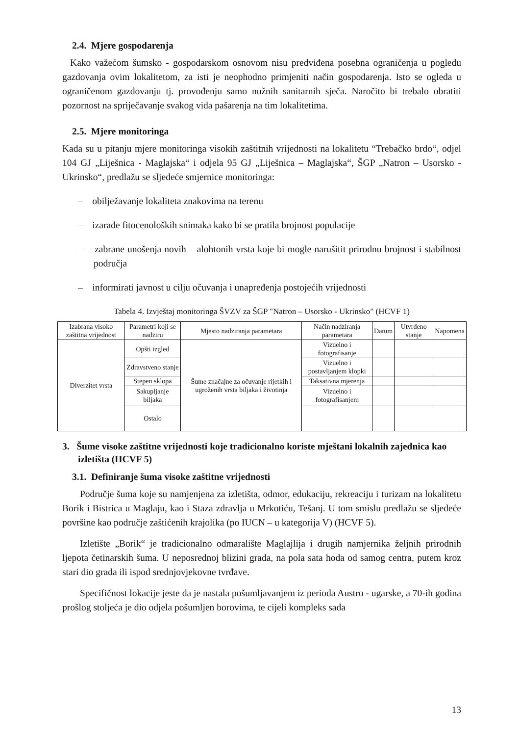2.4. Mjere gospodarenja
Kako važećom šumsko - gospodarskom osnovom nisu predviđena posebna ograničenja u pogledu gazdovanja ovim lokalitetom, za isti je neophodno primjeniti način gospodarenja. Isto se ogleda u ograničenom gazdovanju tj. provođenju samo nužnih sanitarnih sječa. Naročito bi trebalo obratiti pozornost na spriječavanje svakog vida pašarenja na tim lokalitetima.
2.5. Mjere monitoringa
Kada su u pitanju mjere monitoringa visokih zaštitnih vrijednosti na lokalitetu “Trebačko brdo“, odjel 104 GJ „Liješnica - Maglajska“ i odjela 95 GJ „Liješnica – Maglajska“, ŠGP „Natron – Usorsko - Ukrinsko“, predlažu se sljedeće smjernice monitoringa:
– obilježavanje lokaliteta znakovima na terenu
– izarade fitocenoloških snimaka kako bi se pratila brojnost populacije
– zabrane unošenja novih – alohtonih vrsta koje bi mogle narušitit prirodnu brojnost i stabilnost područja
– informirati javnost u cilju očuvanja i unapređenja postojećih vrijednosti
Tabela 4. Izvještaj monitoringa ŠVZV za ŠGP "Natron – Usorsko - Ukrinsko" (HCVF 1)
| Izabrana visoko zaštitna vrijednost | Parametri koji se nadziru | Mjesto nadziranja parametara | Način nadziranja parametara | Datum | Utvrđeno stanje | Napomena |
| --- | --- | --- | --- | --- | --- | --- |
| Diverzitet vrsta | Opšti izgled | Šume značajne za očuvanje rijetkih i ugroženih vrsta biljaka i životinja | Vizuelno i fotografisanje | | | |
| | Zdravstveno stanje | | Vizuelno i postavljanjem klopki | | | |
| | Stepen sklopa | | Taksativna mjerenja | | | |
| | Sakupljanje biljaka | | Vizuelno i fotografisanjem | | | |
| | Ostalo | | | | | |
3. Šume visoke zaštitne vrijednosti koje tradicionalno koriste mještani lokalnih zajednica kao izletišta (HCVF 5)
3.1. Definiranje šuma visoke zaštitne vrijednosti
Područje šuma koje su namjenjena za izletišta, odmor, edukaciju, rekreaciju i turizam na lokalitetu Borik i Bistrica u Maglaju, kao i Staza zdravlja u Mrkotiću, Tešanj. U tom smislu predlažu se sljedeće površine kao područje zaštićenih krajolika (po IUCN – u kategorija V) (HCVF 5).
Izletište „Borik“ je tradicionalno odmaralište Maglajlija i drugih namjernika željnih prirodnih ljepota četinarskih šuma. U neposrednoj blizini grada, na pola sata hoda od samog centra, putem kroz stari dio grada ili ispod srednjovjekovne tvrđave.
Specifičnost lokacije jeste da je nastala pošumljavanjem iz perioda Austro - ugarske, a 70-ih godina prošlog stoljeća je dio odjela pošumljen borovima, te cijeli kompleks sada
13